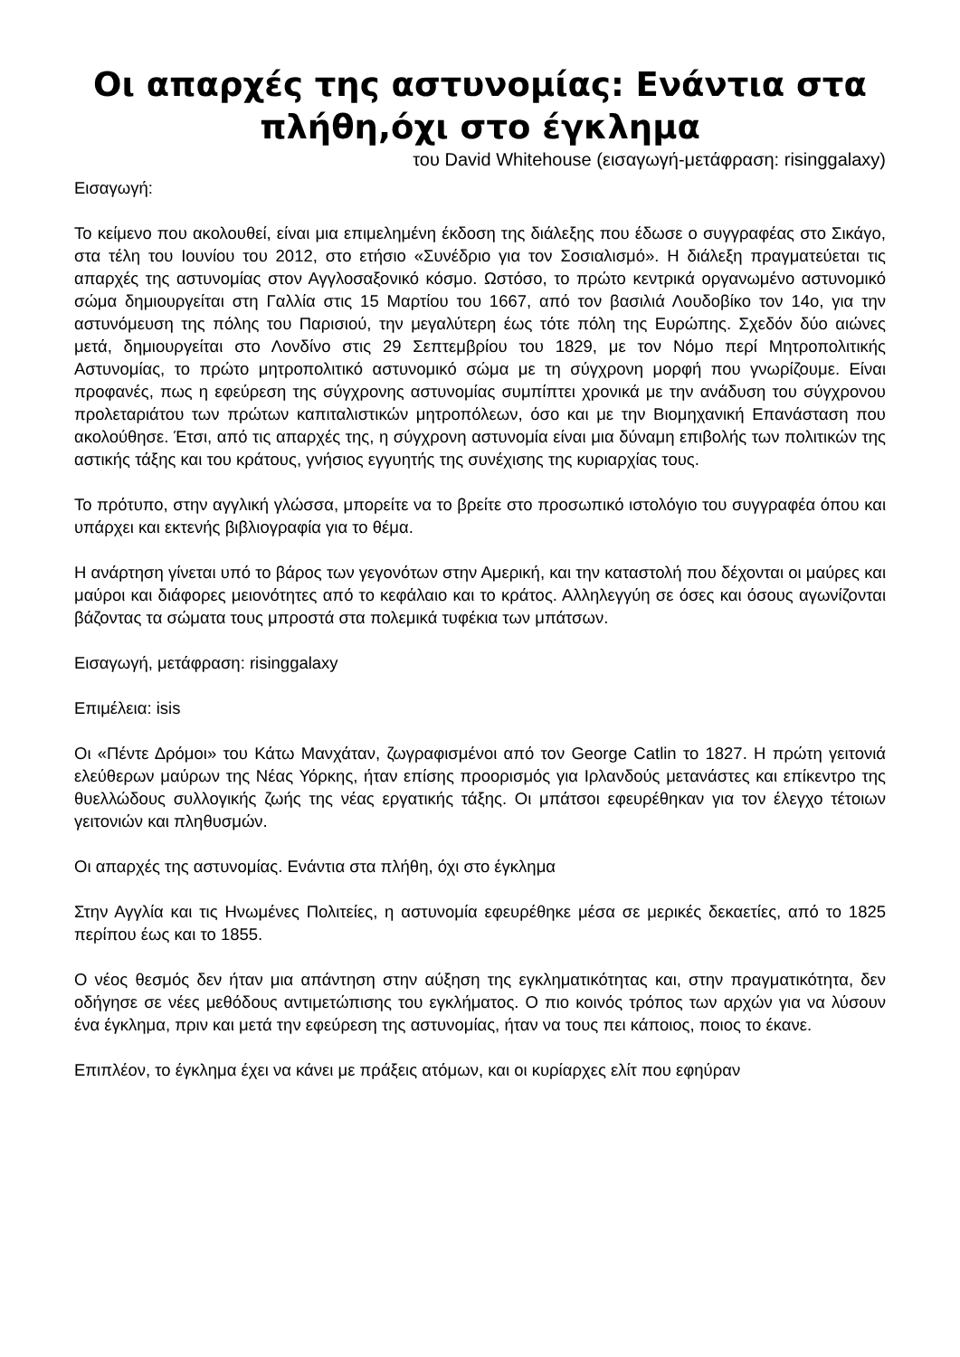Οι απαρχές της αστυνομίας: Ενάντια στα πλήθη,όχι στο έγκλημα
του David Whitehouse (εισαγωγή-μετάφραση: risinggalaxy)
Εισαγωγή:
Το κείμενο που ακολουθεί, είναι μια επιμελημένη έκδοση της διάλεξης που έδωσε ο συγγραφέας στο Σικάγο, στα τέλη του Ιουνίου του 2012, στο ετήσιο «Συνέδριο για τον Σοσιαλισμό». Η διάλεξη πραγματεύεται τις απαρχές της αστυνομίας στον Αγγλοσαξονικό κόσμο. Ωστόσο, το πρώτο κεντρικά οργανωμένο αστυνομικό σώμα δημιουργείται στη Γαλλία στις 15 Μαρτίου του 1667, από τον βασιλιά Λουδοβίκο τον 14ο, για την αστυνόμευση της πόλης του Παρισιού, την μεγαλύτερη έως τότε πόλη της Ευρώπης. Σχεδόν δύο αιώνες μετά, δημιουργείται στο Λονδίνο στις 29 Σεπτεμβρίου του 1829, με τον Νόμο περί Μητροπολιτικής Αστυνομίας, το πρώτο μητροπολιτικό αστυνομικό σώμα με τη σύγχρονη μορφή που γνωρίζουμε. Είναι προφανές, πως η εφεύρεση της σύγχρονης αστυνομίας συμπίπτει χρονικά με την ανάδυση του σύγχρονου προλεταριάτου των πρώτων καπιταλιστικών μητροπόλεων, όσο και με την Βιομηχανική Επανάσταση που ακολούθησε. Έτσι, από τις απαρχές της, η σύγχρονη αστυνομία είναι μια δύναμη επιβολής των πολιτικών της αστικής τάξης και του κράτους, γνήσιος εγγυητής της συνέχισης της κυριαρχίας τους.
Το πρότυπο, στην αγγλική γλώσσα, μπορείτε να το βρείτε στο προσωπικό ιστολόγιο του συγγραφέα όπου και υπάρχει και εκτενής βιβλιογραφία για το θέμα.
Η ανάρτηση γίνεται υπό το βάρος των γεγονότων στην Αμερική, και την καταστολή που δέχονται οι μαύρες και μαύροι και διάφορες μειονότητες από το κεφάλαιο και το κράτος. Αλληλεγγύη σε όσες και όσους αγωνίζονται βάζοντας τα σώματα τους μπροστά στα πολεμικά τυφέκια των μπάτσων.
Εισαγωγή, μετάφραση: risinggalaxy
Επιμέλεια: isis
Οι «Πέντε Δρόμοι» του Κάτω Μανχάταν, ζωγραφισμένοι από τον George Catlin το 1827. Η πρώτη γειτονιά ελεύθερων μαύρων της Νέας Υόρκης, ήταν επίσης προορισμός για Ιρλανδούς μετανάστες και επίκεντρο της θυελλώδους συλλογικής ζωής της νέας εργατικής τάξης. Οι μπάτσοι εφευρέθηκαν για τον έλεγχο τέτοιων γειτονιών και πληθυσμών.
Οι απαρχές της αστυνομίας. Ενάντια στα πλήθη, όχι στο έγκλημα
Στην Αγγλία και τις Ηνωμένες Πολιτείες, η αστυνομία εφευρέθηκε μέσα σε μερικές δεκαετίες, από το 1825 περίπου έως και το 1855.
Ο νέος θεσμός δεν ήταν μια απάντηση στην αύξηση της εγκληματικότητας και, στην πραγματικότητα, δεν οδήγησε σε νέες μεθόδους αντιμετώπισης του εγκλήματος. Ο πιο κοινός τρόπος των αρχών για να λύσουν ένα έγκλημα, πριν και μετά την εφεύρεση της αστυνομίας, ήταν να τους πει κάποιος, ποιος το έκανε.
Επιπλέον, το έγκλημα έχει να κάνει με πράξεις ατόμων, και οι κυρίαρχες ελίτ που εφηύραν